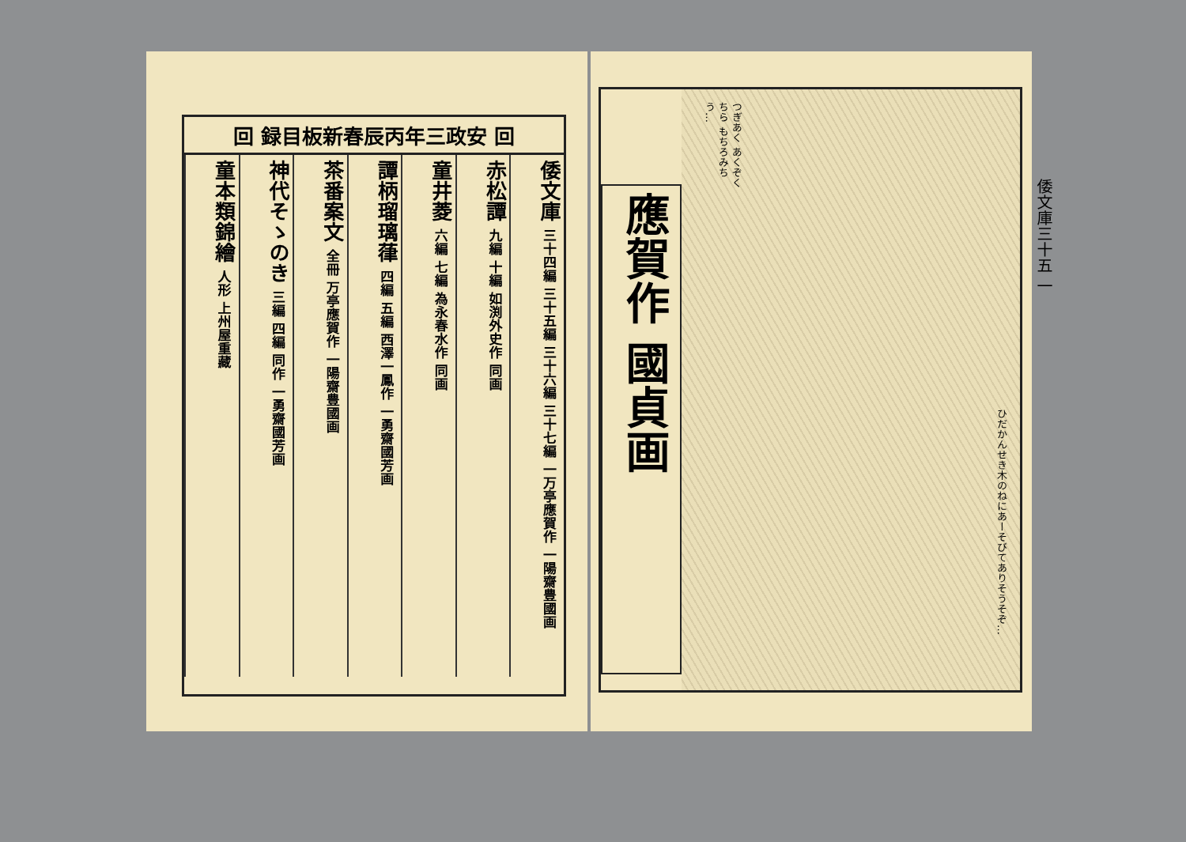回 録目板新春辰丙年三政安 回
倭文庫 三十四編 三十五編 三十六編 三十七編 一万亭應賀作 一陽齋豊國画
赤松譚 九編 十編 如渕外史作 同画
童井菱 六編 七編 為永春水作 同画
譚柄瑠璃葎 四編 五編 西澤一鳳作 一勇齋國芳画
茶番案文 全冊 万亭應賀作 一陽齋豊國画
神代そゝのき 三編 四編 同作 一勇齋國芳画
童本類錦繪 人形 上州屋重藏
ひだかんせき木のねにあーそびてありそうそぞ…
つぎあく あくぞくちら もちろみちう…
應賀作 國貞画
倭文庫三十五 一